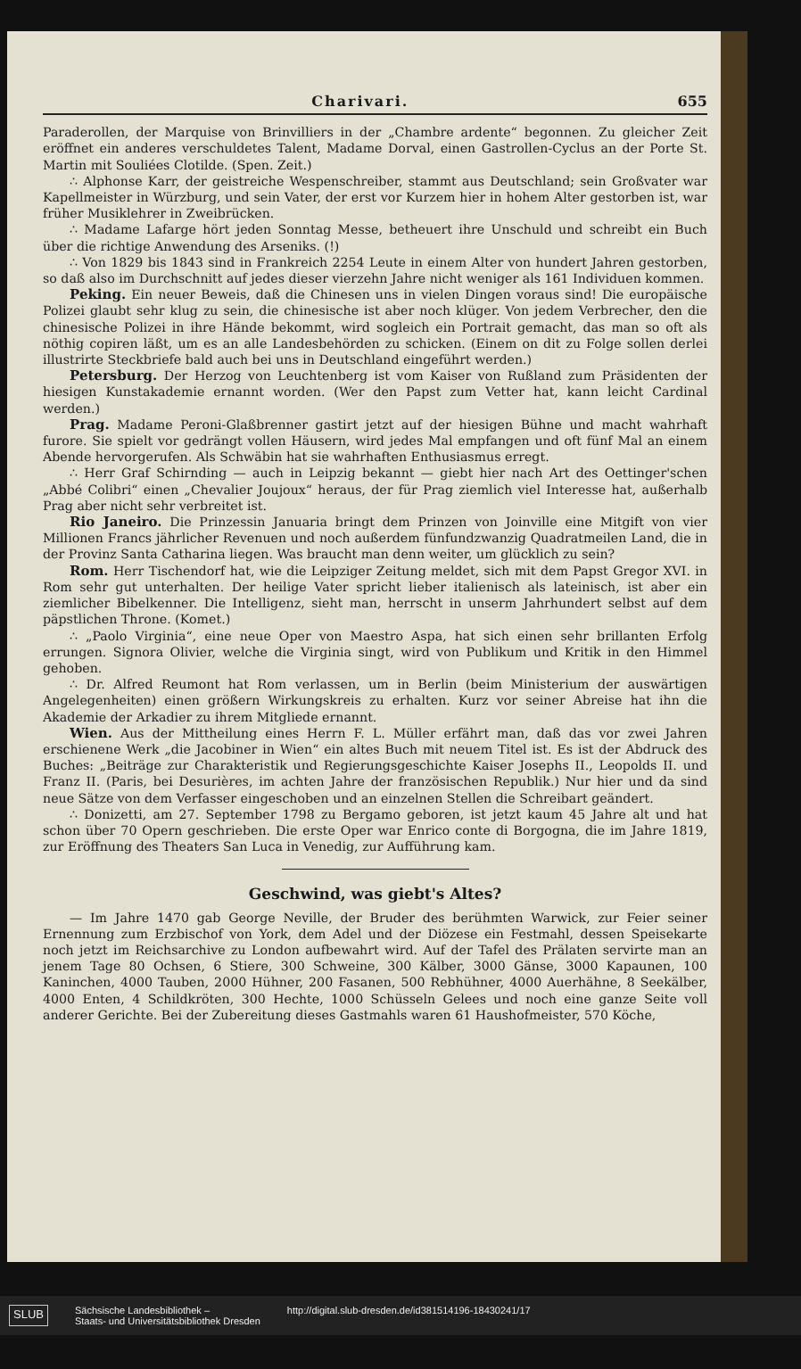Charivari. 655
Paraderollen, der Marquise von Brinvilliers in der „Chambre ardente“ begonnen. Zu gleicher Zeit eröffnet ein anderes verschuldetes Talent, Madame Dorval, einen Gastrollen-Cyclus an der Porte St. Martin mit Souliées Clotilde. (Spen. Zeit.)
∴ Alphonse Karr, der geistreiche Wespenschreiber, stammt aus Deutschland; sein Großvater war Kapellmeister in Würzburg, und sein Vater, der erst vor Kurzem hier in hohem Alter gestorben ist, war früher Musiklehrer in Zweibrücken.
∴ Madame Lafarge hört jeden Sonntag Messe, betheuert ihre Unschuld und schreibt ein Buch über die richtige Anwendung des Arseniks. (!)
∴ Von 1829 bis 1843 sind in Frankreich 2254 Leute in einem Alter von hundert Jahren gestorben, so daß also im Durchschnitt auf jedes dieser vierzehn Jahre nicht weniger als 161 Individuen kommen.
Peking. Ein neuer Beweis, daß die Chinesen uns in vielen Dingen voraus sind! Die europäische Polizei glaubt sehr klug zu sein, die chinesische ist aber noch klüger. Von jedem Verbrecher, den die chinesische Polizei in ihre Hände bekommt, wird sogleich ein Portrait gemacht, das man so oft als nöthig copiren läßt, um es an alle Landesbehörden zu schicken. (Einem on dit zu Folge sollen derlei illustrirte Steckbriefe bald auch bei uns in Deutschland eingeführt werden.)
Petersburg. Der Herzog von Leuchtenberg ist vom Kaiser von Rußland zum Präsidenten der hiesigen Kunstakademie ernannt worden. (Wer den Papst zum Vetter hat, kann leicht Cardinal werden.)
Prag. Madame Peroni-Glaßbrenner gastirt jetzt auf der hiesigen Bühne und macht wahrhaft furore. Sie spielt vor gedrängt vollen Häusern, wird jedes Mal empfangen und oft fünf Mal an einem Abende hervorgerufen. Als Schwäbin hat sie wahrhaften Enthusiasmus erregt.
∴ Herr Graf Schirnding — auch in Leipzig bekannt — giebt hier nach Art des Oettinger'schen „Abbé Colibri“ einen „Chevalier Joujoux“ heraus, der für Prag ziemlich viel Interesse hat, außerhalb Prag aber nicht sehr verbreitet ist.
Rio Janeiro. Die Prinzessin Januaria bringt dem Prinzen von Joinville eine Mitgift von vier Millionen Francs jährlicher Revenuen und noch außerdem fünfundzwanzig Quadratmeilen Land, die in der Provinz Santa Catharina liegen. Was braucht man denn weiter, um glücklich zu sein?
Rom. Herr Tischendorf hat, wie die Leipziger Zeitung meldet, sich mit dem Papst Gregor XVI. in Rom sehr gut unterhalten. Der heilige Vater spricht lieber italienisch als lateinisch, ist aber ein ziemlicher Bibelkenner. Die Intelligenz, sieht man, herrscht in unserm Jahrhundert selbst auf dem päpstlichen Throne. (Komet.)
∴ „Paolo Virginia“, eine neue Oper von Maestro Aspa, hat sich einen sehr brillanten Erfolg errungen. Signora Olivier, welche die Virginia singt, wird von Publikum und Kritik in den Himmel gehoben.
∴ Dr. Alfred Reumont hat Rom verlassen, um in Berlin (beim Ministerium der auswärtigen Angelegenheiten) einen größern Wirkungskreis zu erhalten. Kurz vor seiner Abreise hat ihn die Akademie der Arkadier zu ihrem Mitgliede ernannt.
Wien. Aus der Mittheilung eines Herrn F. L. Müller erfährt man, daß das vor zwei Jahren erschienene Werk „die Jacobiner in Wien“ ein altes Buch mit neuem Titel ist. Es ist der Abdruck des Buches: „Beiträge zur Charakteristik und Regierungsgeschichte Kaiser Josephs II., Leopolds II. und Franz II. (Paris, bei Desurières, im achten Jahre der französischen Republik.) Nur hier und da sind neue Sätze von dem Verfasser eingeschoben und an einzelnen Stellen die Schreibart geändert.
∴ Donizetti, am 27. September 1798 zu Bergamo geboren, ist jetzt kaum 45 Jahre alt und hat schon über 70 Opern geschrieben. Die erste Oper war Enrico conte di Borgogna, die im Jahre 1819, zur Eröffnung des Theaters San Luca in Venedig, zur Aufführung kam.
Geschwind, was giebt's Altes?
— Im Jahre 1470 gab George Neville, der Bruder des berühmten Warwick, zur Feier seiner Ernennung zum Erzbischof von York, dem Adel und der Diözese ein Festmahl, dessen Speisekarte noch jetzt im Reichsarchive zu London aufbewahrt wird. Auf der Tafel des Prälaten servirte man an jenem Tage 80 Ochsen, 6 Stiere, 300 Schweine, 300 Kälber, 3000 Gänse, 3000 Kapaunen, 100 Kaninchen, 4000 Tauben, 2000 Hühner, 200 Fasanen, 500 Rebhühner, 4000 Auerhähne, 8 Seekälber, 4000 Enten, 4 Schildkröten, 300 Hechte, 1000 Schüsseln Gelees und noch eine ganze Seite voll anderer Gerichte. Bei der Zubereitung dieses Gastmahls waren 61 Haushofmeister, 570 Köche,
SLUB Sächsische Landesbibliothek –
Staats- und Universitätsbibliothek Dresden http://digital.slub-dresden.de/id381514196-18430241/17